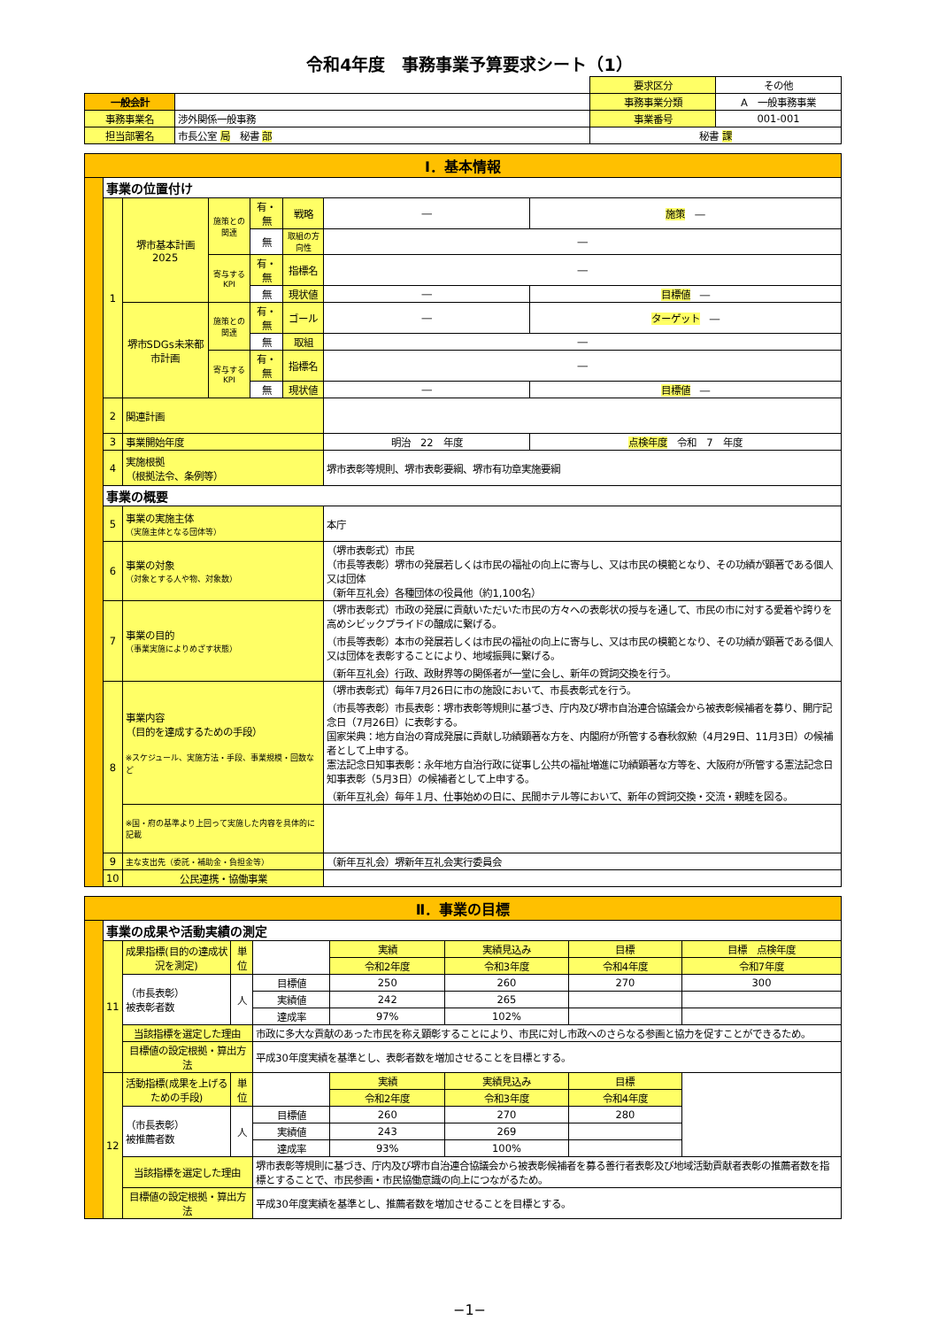令和4年度　事務事業予算要求シート（1）
| | | 要求区分 | その他 |
| 一般会計 | | 事務事業分類 | A 一般事務事業 |
| 事務事業名 | 渉外関係一般事務 | 事業番号 | 001-001 |
| 担当部署名 | 市長公室 局 秘書 部 | 秘書 課 | |
| Ⅰ．基本情報 | | | | | | | |
| | 事業の位置付け | | | | | | |
| | 1 | 堺市基本計画2025 | 施策との関連 | 有・無 | 戦略 | ― | 施策 ― |
| | | | | 無 | 取組の方向性 | ― | |
| | | | 寄与するKPI | 有・無 | 指標名 | ― | |
| | | | | 無 | 現状値 | ― | 目標値 ― |
| | | 堺市SDGs未来都市計画 | 施策との関連 | 有・無 | ゴール | ― | ターゲット ― |
| | | | | 無 | 取組 | ― | |
| | | | 寄与するKPI | 有・無 | 指標名 | ― | |
| | | | | 無 | 現状値 | ― | 目標値 ― |
| | 2 | 関連計画 | | | | | |
| | 3 | 事業開始年度 | | | | 明治 22 年度 | 点検年度 令和 7 年度 |
| | 4 | 実施根拠 （根拠法令、条例等） | | | | 堺市表彰等規則、堺市表彰要綱、堺市有功章実施要綱 | |
| | 事業の概要 | | | | | | |
| | 5 | 事業の実施主体 （実施主体となる団体等） | | | | 本庁 | |
| | 6 | 事業の対象 （対象とする人や物、対象数） | | | | （堺市表彰式）市民 （市長等表彰）堺市の発展若しくは市民の福祉の向上に寄与し、又は市民の模範となり、その功績が顕著である個人又は団体 （新年互礼会）各種団体の役員他（約1,100名） | |
| | 7 | 事業の目的 （事業実施によりめざす状態） | | | | （堺市表彰式）市政の発展に貢献いただいた市民の方々への表彰状の授与を通して、市民の市に対する愛着や誇りを高めシビックプライドの醸成に繋げる。 （市長等表彰）本市の発展若しくは市民の福祉の向上に寄与し、又は市民の模範となり、その功績が顕著である個人又は団体を表彰することにより、地域振興に繋げる。 （新年互礼会）行政、政財界等の関係者が一堂に会し、新年の賀詞交換を行う。 | |
| | 8 | 事業内容 （目的を達成するための手段） ※スケジュール、実施方法・手段、事業規模・回数など | | | | （堺市表彰式）毎年7月26日に市の施設において、市長表彰式を行う。 （市長等表彰）市長表彰：堺市表彰等規則に基づき、庁内及び堺市自治連合協議会から被表彰候補者を募り、開庁記念日（7月26日）に表彰する。 国家栄典：地方自治の育成発展に貢献し功績顕著な方を、内閣府が所管する春秋叙勲（4月29日、11月3日）の候補者として上申する。 憲法記念日知事表彰：永年地方自治行政に従事し公共の福祉増進に功績顕著な方等を、大阪府が所管する憲法記念日知事表彰（5月3日）の候補者として上申する。 （新年互礼会）毎年１月、仕事始めの日に、民間ホテル等において、新年の賀詞交換・交流・親睦を図る。 | |
| | | ※国・府の基準より上回って実施した内容を具体的に記載 | | | | | |
| | 9 | 主な支出先（委託・補助金・負担金等） | | | | （新年互礼会）堺新年互礼会実行委員会 | |
| | 10 | 公民連携・協働事業 | | | | | |
| Ⅱ．事業の目標 | | | | | | | | |
| | 事業の成果や活動実績の測定 | | | | | | | |
| | 11 | 成果指標(目的の達成状況を測定) | 単位 | | 実績 | 実績見込み | 目標 | 目標 点検年度 |
| | | | | | 令和2年度 | 令和3年度 | 令和4年度 | 令和7年度 |
| | | （市長表彰） 被表彰者数 | 人 | 目標値 | 250 | 260 | 270 | 300 |
| | | | | 実績値 | 242 | 265 | | |
| | | | | 達成率 | 97% | 102% | | |
| | | 当該指標を選定した理由 | | 市政に多大な貢献のあった市民を称え顕彰することにより、市民に対し市政へのさらなる参画と協力を促すことができるため。 | | | | |
| | | 目標値の設定根拠・算出方法 | | 平成30年度実績を基準とし、表彰者数を増加させることを目標とする。 | | | | |
| | 12 | 活動指標(成果を上げるための手段) | 単位 | | 実績 | 実績見込み | 目標 | |
| | | | | | 令和2年度 | 令和3年度 | 令和4年度 | |
| | | （市長表彰） 被推薦者数 | 人 | 目標値 | 260 | 270 | 280 | |
| | | | | 実績値 | 243 | 269 | | |
| | | | | 達成率 | 93% | 100% | | |
| | | 当該指標を選定した理由 | | 堺市表彰等規則に基づき、庁内及び堺市自治連合協議会から被表彰候補者を募る善行者表彰及び地域活動貢献者表彰の推薦者数を指標とすることで、市民参画・市民協働意識の向上につながるため。 | | | | |
| | | 目標値の設定根拠・算出方法 | | 平成30年度実績を基準とし、推薦者数を増加させることを目標とする。 | | | | |
−1−